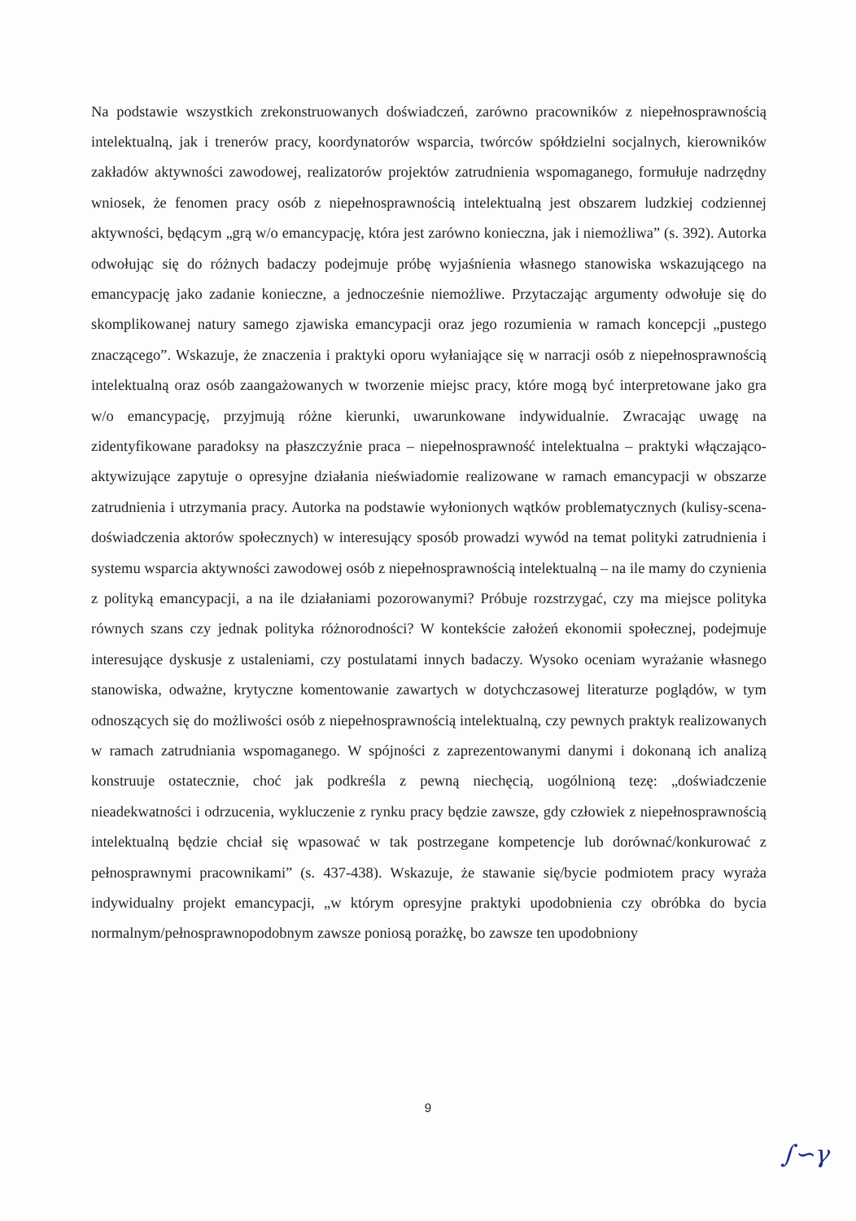Na podstawie wszystkich zrekonstruowanych doświadczeń, zarówno pracowników z niepełnosprawnością intelektualną, jak i trenerów pracy, koordynatorów wsparcia, twórców spółdzielni socjalnych, kierowników zakładów aktywności zawodowej, realizatorów projektów zatrudnienia wspomaganego, formułuje nadrzędny wniosek, że fenomen pracy osób z niepełnosprawnością intelektualną jest obszarem ludzkiej codziennej aktywności, będącym „grą w/o emancypację, która jest zarówno konieczna, jak i niemożliwa” (s. 392). Autorka odwołując się do różnych badaczy podejmuje próbę wyjaśnienia własnego stanowiska wskazującego na emancypację jako zadanie konieczne, a jednocześnie niemożliwe. Przytaczając argumenty odwołuje się do skomplikowanej natury samego zjawiska emancypacji oraz jego rozumienia w ramach koncepcji „pustego znaczącego”. Wskazuje, że znaczenia i praktyki oporu wyłaniające się w narracji osób z niepełnosprawnością intelektualną oraz osób zaangażowanych w tworzenie miejsc pracy, które mogą być interpretowane jako gra w/o emancypację, przyjmują różne kierunki, uwarunkowane indywidualnie. Zwracając uwagę na zidentyfikowane paradoksy na płaszczyźnie praca – niepełnosprawność intelektualna – praktyki włączająco-aktywizujące zapytuje o opresyjne działania nieświadomie realizowane w ramach emancypacji w obszarze zatrudnienia i utrzymania pracy. Autorka na podstawie wyłonionych wątków problematycznych (kulisy-scena-doświadczenia aktorów społecznych) w interesujący sposób prowadzi wywód na temat polityki zatrudnienia i systemu wsparcia aktywności zawodowej osób z niepełnosprawnością intelektualną – na ile mamy do czynienia z polityką emancypacji, a na ile działaniami pozorowanymi? Próbuje rozstrzygać, czy ma miejsce polityka równych szans czy jednak polityka różnorodności? W kontekście założeń ekonomii społecznej, podejmuje interesujące dyskusje z ustaleniami, czy postulatami innych badaczy. Wysoko oceniam wyrażanie własnego stanowiska, odważne, krytyczne komentowanie zawartych w dotychczasowej literaturze poglądów, w tym odnoszących się do możliwości osób z niepełnosprawnością intelektualną, czy pewnych praktyk realizowanych w ramach zatrudniania wspomaganego. W spójności z zaprezentowanymi danymi i dokonaną ich analizą konstruuje ostatecznie, choć jak podkreśla z pewną niechęcią, uogólnioną tezę: „doświadczenie nieadekwatności i odrzucenia, wykluczenie z rynku pracy będzie zawsze, gdy człowiek z niepełnosprawnością intelektualną będzie chciał się wpasować w tak postrzegane kompetencje lub dorównać/konkurować z pełnosprawnymi pracownikami” (s. 437-438). Wskazuje, że stawanie się/bycie podmiotem pracy wyraża indywidualny projekt emancypacji, „w którym opresyjne praktyki upodobnienia czy obróbka do bycia normalnym/pełnosprawnopodobnym zawsze poniosą porażkę, bo zawsze ten upodobniony
9
∫∽γ